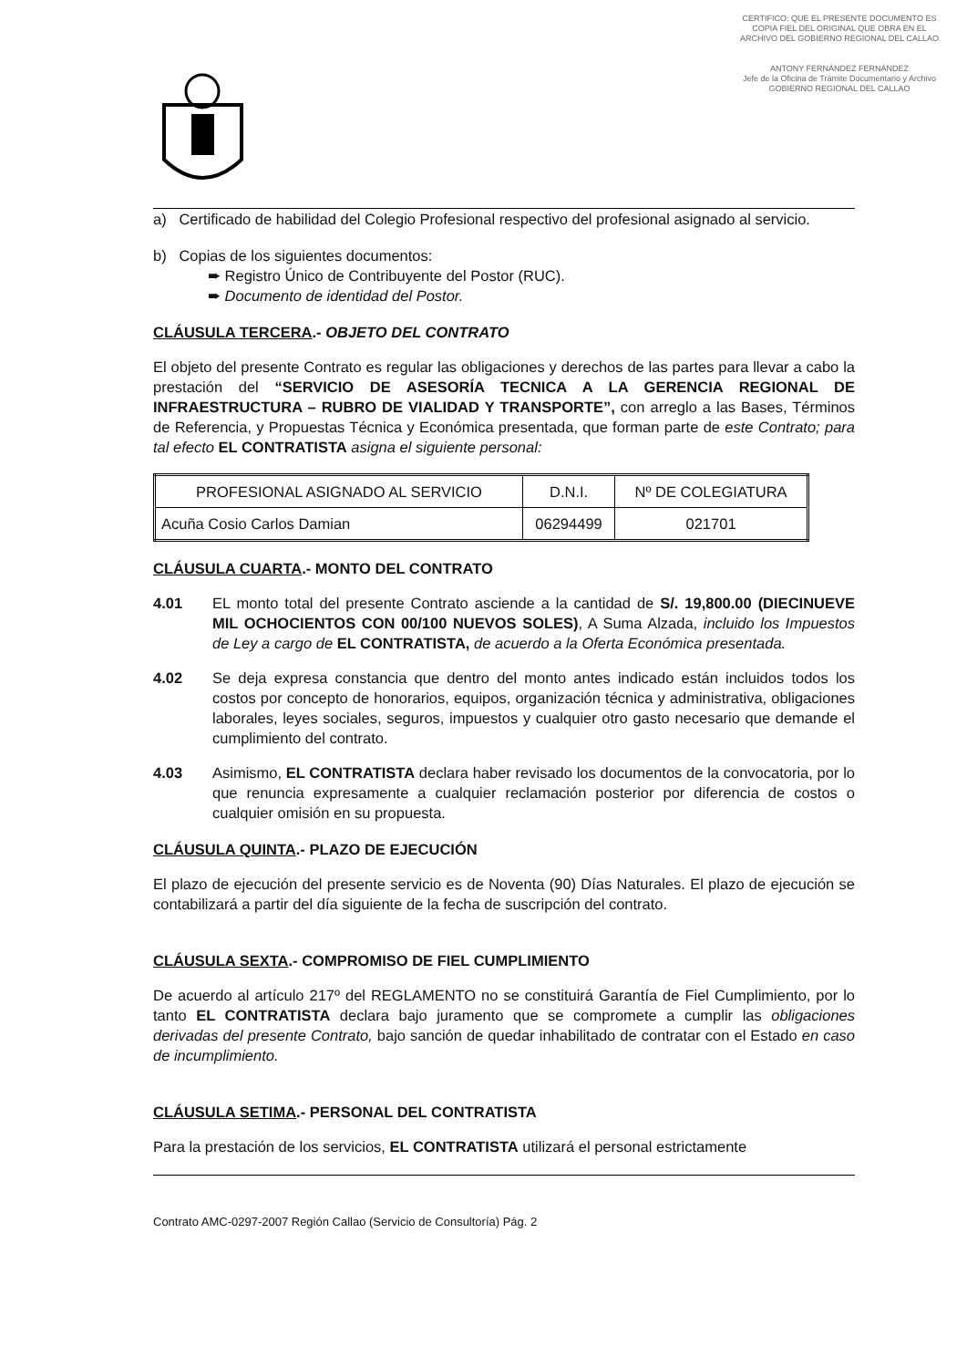CERTIFICO: QUE EL PRESENTE DOCUMENTO ES COPIA FIEL DEL ORIGINAL QUE OBRA EN EL ARCHIVO DEL GOBIERNO REGIONAL DEL CALLAO
ANTONY FERNÁNDEZ FERNÁNDEZ
Jefe de la Oficina de Trámite Documentario y Archivo
GOBIERNO REGIONAL DEL CALLAO
a) Certificado de habilidad del Colegio Profesional respectivo del profesional asignado al servicio.
b) Copias de los siguientes documentos:
➨ Registro Único de Contribuyente del Postor (RUC).
➨ Documento de identidad del Postor.
CLÁUSULA TERCERA.- OBJETO DEL CONTRATO
El objeto del presente Contrato es regular las obligaciones y derechos de las partes para llevar a cabo la prestación del “SERVICIO DE ASESORÍA TECNICA A LA GERENCIA REGIONAL DE INFRAESTRUCTURA – RUBRO DE VIALIDAD Y TRANSPORTE”, con arreglo a las Bases, Términos de Referencia, y Propuestas Técnica y Económica presentada, que forman parte de este Contrato; para tal efecto EL CONTRATISTA asigna el siguiente personal:
| PROFESIONAL ASIGNADO AL SERVICIO | D.N.I. | Nº DE COLEGIATURA |
| --- | --- | --- |
| Acuña Cosio Carlos Damian | 06294499 | 021701 |
CLÁUSULA CUARTA.- MONTO DEL CONTRATO
4.01 EL monto total del presente Contrato asciende a la cantidad de S/. 19,800.00 (DIECINUEVE MIL OCHOCIENTOS CON 00/100 NUEVOS SOLES), A Suma Alzada, incluido los Impuestos de Ley a cargo de EL CONTRATISTA, de acuerdo a la Oferta Económica presentada.
4.02 Se deja expresa constancia que dentro del monto antes indicado están incluidos todos los costos por concepto de honorarios, equipos, organización técnica y administrativa, obligaciones laborales, leyes sociales, seguros, impuestos y cualquier otro gasto necesario que demande el cumplimiento del contrato.
4.03 Asimismo, EL CONTRATISTA declara haber revisado los documentos de la convocatoria, por lo que renuncia expresamente a cualquier reclamación posterior por diferencia de costos o cualquier omisión en su propuesta.
CLÁUSULA QUINTA.- PLAZO DE EJECUCIÓN
El plazo de ejecución del presente servicio es de Noventa (90) Días Naturales. El plazo de ejecución se contabilizará a partir del día siguiente de la fecha de suscripción del contrato.
CLÁUSULA SEXTA.- COMPROMISO DE FIEL CUMPLIMIENTO
De acuerdo al artículo 217º del REGLAMENTO no se constituirá Garantía de Fiel Cumplimiento, por lo tanto EL CONTRATISTA declara bajo juramento que se compromete a cumplir las obligaciones derivadas del presente Contrato, bajo sanción de quedar inhabilitado de contratar con el Estado en caso de incumplimiento.
CLÁUSULA SETIMA.- PERSONAL DEL CONTRATISTA
Para la prestación de los servicios, EL CONTRATISTA utilizará el personal estrictamente
Contrato AMC-0297-2007 Región Callao (Servicio de Consultoría) Pág. 2